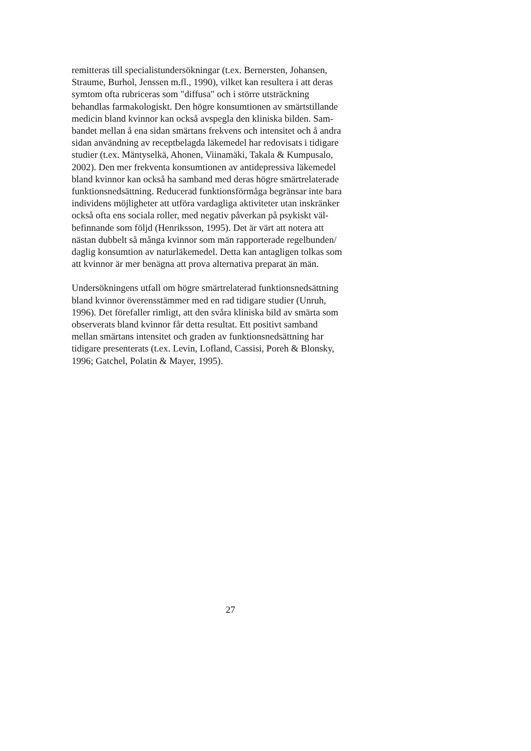remitteras till specialistundersökningar (t.ex. Bernersten, Johansen,
Straume, Burhol, Jenssen m.fl., 1990), vilket kan resultera i att deras
symtom ofta rubriceras som "diffusa" och i större utsträckning
behandlas farmakologiskt. Den högre konsumtionen av smärtstillande
medicin bland kvinnor kan också avspegla den kliniska bilden. Sam-
bandet mellan å ena sidan smärtans frekvens och intensitet och å andra
sidan användning av receptbelagda läkemedel har redovisats i tidigare
studier (t.ex. Mäntyselkä, Ahonen, Viinamäki, Takala & Kumpusalo,
2002). Den mer frekventa konsumtionen av antidepressiva läkemedel
bland kvinnor kan också ha samband med deras högre smärtrelaterade
funktionsnedsättning. Reducerad funktionsförmåga begränsar inte bara
individens möjligheter att utföra vardagliga aktiviteter utan inskränker
också ofta ens sociala roller, med negativ påverkan på psykiskt väl-
befinnande som följd (Henriksson, 1995). Det är värt att notera att
nästan dubbelt så många kvinnor som män rapporterade regelbunden/
daglig konsumtion av naturläkemedel. Detta kan antagligen tolkas som
att kvinnor är mer benägna att prova alternativa preparat än män.
Undersökningens utfall om högre smärtrelaterad funktionsnedsättning
bland kvinnor överensstämmer med en rad tidigare studier (Unruh,
1996). Det förefaller rimligt, att den svåra kliniska bild av smärta som
observerats bland kvinnor får detta resultat. Ett positivt samband
mellan smärtans intensitet och graden av funktionsnedsättning har
tidigare presenterats (t.ex. Levin, Lofland, Cassisi, Poreh & Blonsky,
1996; Gatchel, Polatin & Mayer, 1995).
27